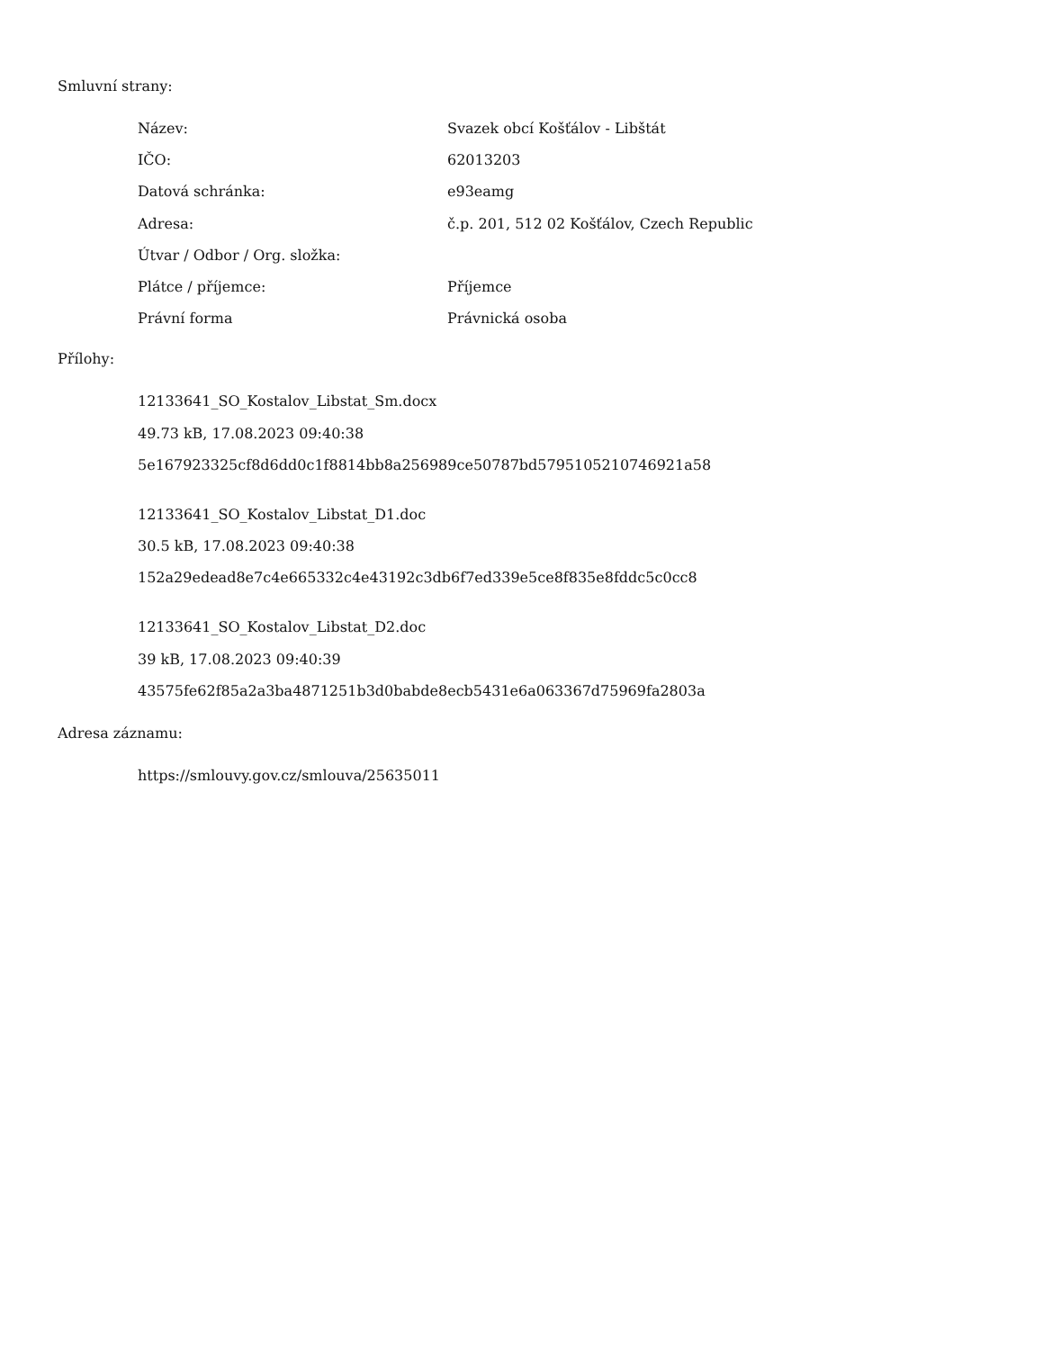Smluvní strany:
| Název: | Svazek obcí Košťálov - Libštát |
| IČO: | 62013203 |
| Datová schránka: | e93eamg |
| Adresa: | č.p. 201, 512 02 Košťálov, Czech Republic |
| Útvar / Odbor / Org. složka: | |
| Plátce / příjemce: | Příjemce |
| Právní forma | Právnická osoba |
Přílohy:
12133641_SO_Kostalov_Libstat_Sm.docx
49.73 kB, 17.08.2023 09:40:38
5e167923325cf8d6dd0c1f8814bb8a256989ce50787bd5795105210746921a58
12133641_SO_Kostalov_Libstat_D1.doc
30.5 kB, 17.08.2023 09:40:38
152a29edead8e7c4e665332c4e43192c3db6f7ed339e5ce8f835e8fddc5c0cc8
12133641_SO_Kostalov_Libstat_D2.doc
39 kB, 17.08.2023 09:40:39
43575fe62f85a2a3ba4871251b3d0babde8ecb5431e6a063367d75969fa2803a
Adresa záznamu:
https://smlouvy.gov.cz/smlouva/25635011